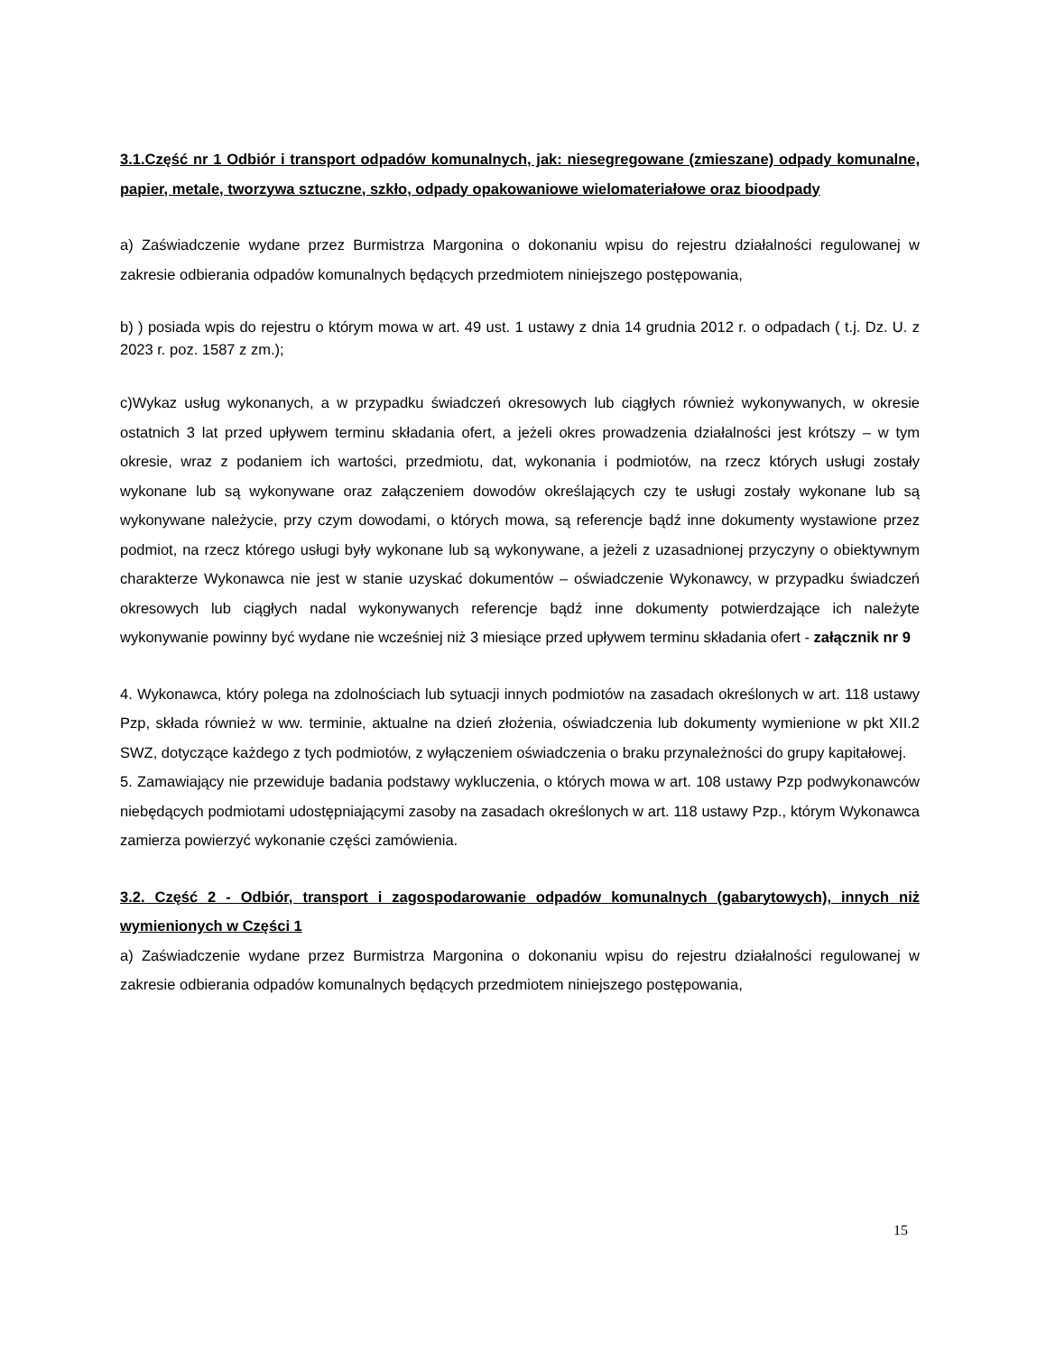3.1.Część nr 1 Odbiór i transport odpadów komunalnych, jak: niesegregowane (zmieszane) odpady komunalne, papier, metale, tworzywa sztuczne, szkło, odpady opakowaniowe wielomateriałowe oraz bioodpady
a) Zaświadczenie wydane przez Burmistrza Margonina o dokonaniu wpisu do rejestru działalności regulowanej w zakresie odbierania odpadów komunalnych będących przedmiotem niniejszego postępowania,
b) ) posiada wpis do rejestru o którym mowa w art. 49 ust. 1 ustawy z dnia 14 grudnia 2012 r. o odpadach ( t.j. Dz. U. z 2023 r. poz. 1587 z zm.);
c)Wykaz usług wykonanych, a w przypadku świadczeń okresowych lub ciągłych również wykonywanych, w okresie ostatnich 3 lat przed upływem terminu składania ofert, a jeżeli okres prowadzenia działalności jest krótszy – w tym okresie, wraz z podaniem ich wartości, przedmiotu, dat, wykonania i podmiotów, na rzecz których usługi zostały wykonane lub są wykonywane oraz załączeniem dowodów określających czy te usługi zostały wykonane lub są wykonywane należycie, przy czym dowodami, o których mowa, są referencje bądź inne dokumenty wystawione przez podmiot, na rzecz którego usługi były wykonane lub są wykonywane, a jeżeli z uzasadnionej przyczyny o obiektywnym charakterze Wykonawca nie jest w stanie uzyskać dokumentów – oświadczenie Wykonawcy, w przypadku świadczeń okresowych lub ciągłych nadal wykonywanych referencje bądź inne dokumenty potwierdzające ich należyte wykonywanie powinny być wydane nie wcześniej niż 3 miesiące przed upływem terminu składania ofert - załącznik nr 9
4. Wykonawca, który polega na zdolnościach lub sytuacji innych podmiotów na zasadach określonych w art. 118 ustawy Pzp, składa również w ww. terminie, aktualne na dzień złożenia, oświadczenia lub dokumenty wymienione w pkt XII.2 SWZ, dotyczące każdego z tych podmiotów, z wyłączeniem oświadczenia o braku przynależności do grupy kapitałowej.
5. Zamawiający nie przewiduje badania podstawy wykluczenia, o których mowa w art. 108 ustawy Pzp podwykonawców niebędących podmiotami udostępniającymi zasoby na zasadach określonych w art. 118 ustawy Pzp., którym Wykonawca zamierza powierzyć wykonanie części zamówienia.
3.2. Część 2 - Odbiór, transport i zagospodarowanie odpadów komunalnych (gabarytowych), innych niż wymienionych w Części 1
a) Zaświadczenie wydane przez Burmistrza Margonina o dokonaniu wpisu do rejestru działalności regulowanej w zakresie odbierania odpadów komunalnych będących przedmiotem niniejszego postępowania,
15